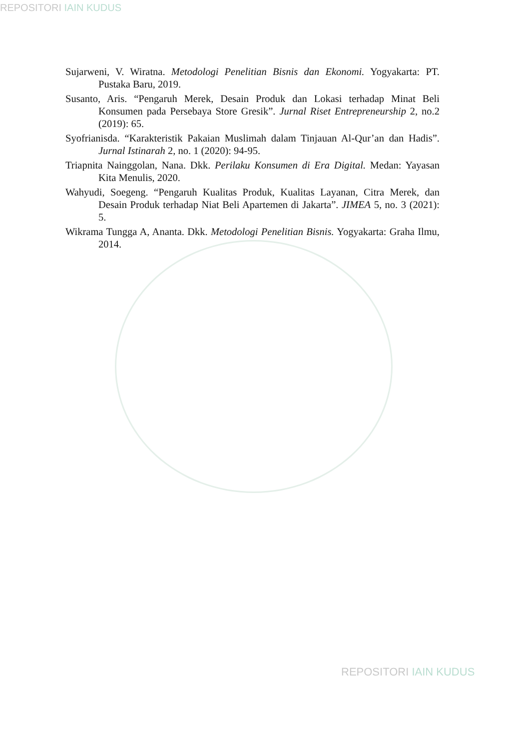REPOSITORI IAIN KUDUS
Sujarweni, V. Wiratna. Metodologi Penelitian Bisnis dan Ekonomi. Yogyakarta: PT. Pustaka Baru, 2019.
Susanto, Aris. “Pengaruh Merek, Desain Produk dan Lokasi terhadap Minat Beli Konsumen pada Persebaya Store Gresik”. Jurnal Riset Entrepreneurship 2, no.2 (2019): 65.
Syofrianisda. “Karakteristik Pakaian Muslimah dalam Tinjauan Al-Qur’an dan Hadis”. Jurnal Istinarah 2, no. 1 (2020): 94-95.
Triapnita Nainggolan, Nana. Dkk. Perilaku Konsumen di Era Digital. Medan: Yayasan Kita Menulis, 2020.
Wahyudi, Soegeng. “Pengaruh Kualitas Produk, Kualitas Layanan, Citra Merek, dan Desain Produk terhadap Niat Beli Apartemen di Jakarta”. JIMEA 5, no. 3 (2021): 5.
Wikrama Tungga A, Ananta. Dkk. Metodologi Penelitian Bisnis. Yogyakarta: Graha Ilmu, 2014.
REPOSITORI IAIN KUDUS